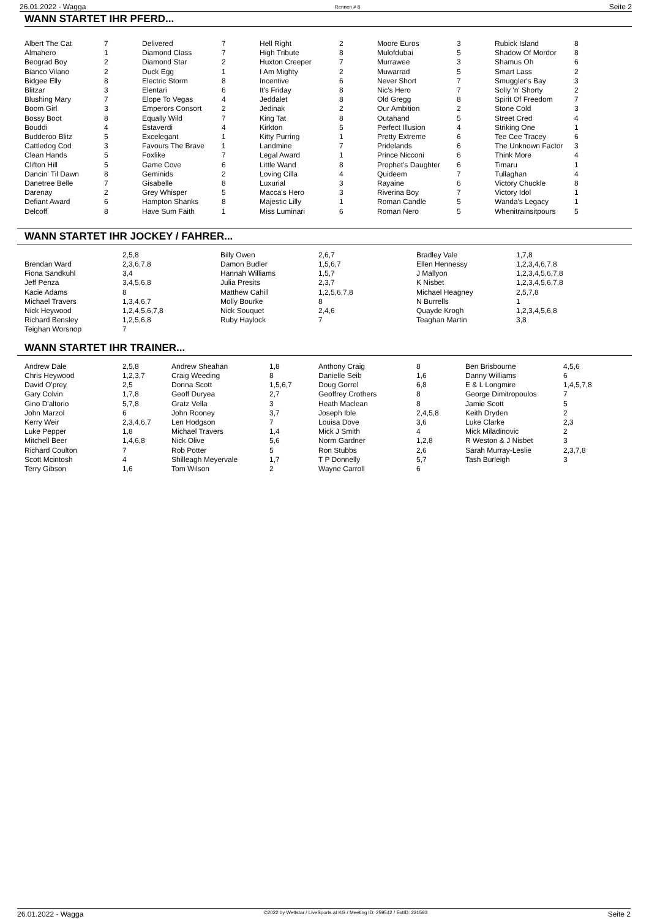26.01.2022 - Wagga Rennen # 8 Seite 2
WANN STARTET IHR PFERD...
| Albert The Cat | 7 | Delivered | 7 | Hell Right | 2 | Moore Euros | 3 | Rubick Island | 8 |
| Almahero | 1 | Diamond Class | 7 | High Tribute | 8 | Mulofdubai | 5 | Shadow Of Mordor | 8 |
| Beograd Boy | 2 | Diamond Star | 2 | Huxton Creeper | 7 | Murrawee | 3 | Shamus Oh | 6 |
| Bianco Vilano | 2 | Duck Egg | 1 | I Am Mighty | 2 | Muwarrad | 5 | Smart Lass | 2 |
| Bidgee Elly | 8 | Electric Storm | 8 | Incentive | 6 | Never Short | 7 | Smuggler's Bay | 3 |
| Blitzar | 3 | Elentari | 6 | It's Friday | 8 | Nic's Hero | 7 | Solly 'n' Shorty | 2 |
| Blushing Mary | 7 | Elope To Vegas | 4 | Jeddalet | 8 | Old Gregg | 8 | Spirit Of Freedom | 7 |
| Boom Girl | 3 | Emperors Consort | 2 | Jedinak | 2 | Our Ambition | 2 | Stone Cold | 3 |
| Bossy Boot | 8 | Equally Wild | 7 | King Tat | 8 | Outahand | 5 | Street Cred | 4 |
| Bouddi | 4 | Estaverdi | 4 | Kirkton | 5 | Perfect Illusion | 4 | Striking One | 1 |
| Budderoo Blitz | 5 | Excelegant | 1 | Kitty Purring | 1 | Pretty Extreme | 6 | Tee Cee Tracey | 6 |
| Cattledog Cod | 3 | Favours The Brave | 1 | Landmine | 7 | Pridelands | 6 | The Unknown Factor | 3 |
| Clean Hands | 5 | Foxlike | 7 | Legal Award | 1 | Prince Nicconi | 6 | Think More | 4 |
| Clifton Hill | 5 | Game Cove | 6 | Little Wand | 8 | Prophet's Daughter | 6 | Timaru | 1 |
| Dancin' Til Dawn | 8 | Geminids | 2 | Loving Cilla | 4 | Quideem | 7 | Tullaghan | 4 |
| Danetree Belle | 7 | Gisabelle | 8 | Luxurial | 3 | Rayaine | 6 | Victory Chuckle | 8 |
| Darenay | 2 | Grey Whisper | 5 | Macca's Hero | 3 | Riverina Boy | 7 | Victory Idol | 1 |
| Defiant Award | 6 | Hampton Shanks | 8 | Majestic Lilly | 1 | Roman Candle | 5 | Wanda's Legacy | 1 |
| Delcoff | 8 | Have Sum Faith | 1 | Miss Luminari | 6 | Roman Nero | 5 | Whenitrainsitpours | 5 |
WANN STARTET IHR JOCKEY / FAHRER...
| | 2,5,8 | Billy Owen | 2,6,7 | Bradley Vale | 1,7,8 |
| Brendan Ward | 2,3,6,7,8 | Damon Budler | 1,5,6,7 | Ellen Hennessy | 1,2,3,4,6,7,8 |
| Fiona Sandkuhl | 3,4 | Hannah Williams | 1,5,7 | J Mallyon | 1,2,3,4,5,6,7,8 |
| Jeff Penza | 3,4,5,6,8 | Julia Presits | 2,3,7 | K Nisbet | 1,2,3,4,5,6,7,8 |
| Kacie Adams | 8 | Matthew Cahill | 1,2,5,6,7,8 | Michael Heagney | 2,5,7,8 |
| Michael Travers | 1,3,4,6,7 | Molly Bourke | 8 | N Burrells | 1 |
| Nick Heywood | 1,2,4,5,6,7,8 | Nick Souquet | 2,4,6 | Quayde Krogh | 1,2,3,4,5,6,8 |
| Richard Bensley | 1,2,5,6,8 | Ruby Haylock | 7 | Teaghan Martin | 3,8 |
| Teighan Worsnop | 7 | | | | |
WANN STARTET IHR TRAINER...
| Andrew Dale | 2,5,8 | Andrew Sheahan | 1,8 | Anthony Craig | 8 | Ben Brisbourne | 4,5,6 |
| Chris Heywood | 1,2,3,7 | Craig Weeding | 8 | Danielle Seib | 1,6 | Danny Williams | 6 |
| David O'prey | 2,5 | Donna Scott | 1,5,6,7 | Doug Gorrel | 6,8 | E & L Longmire | 1,4,5,7,8 |
| Gary Colvin | 1,7,8 | Geoff Duryea | 2,7 | Geoffrey Crothers | 8 | George Dimitropoulos | 7 |
| Gino D'altorio | 5,7,8 | Gratz Vella | 3 | Heath Maclean | 8 | Jamie Scott | 5 |
| John Marzol | 6 | John Rooney | 3,7 | Joseph Ible | 2,4,5,8 | Keith Dryden | 2 |
| Kerry Weir | 2,3,4,6,7 | Len Hodgson | 7 | Louisa Dove | 3,6 | Luke Clarke | 2,3 |
| Luke Pepper | 1,8 | Michael Travers | 1,4 | Mick J Smith | 4 | Mick Miladinovic | 2 |
| Mitchell Beer | 1,4,6,8 | Nick Olive | 5,6 | Norm Gardner | 1,2,8 | R Weston & J Nisbet | 3 |
| Richard Coulton | 7 | Rob Potter | 5 | Ron Stubbs | 2,6 | Sarah Murray-Leslie | 2,3,7,8 |
| Scott Mcintosh | 4 | Shilleagh Meyervale | 1,7 | T P Donnelly | 5,7 | Tash Burleigh | 3 |
| Terry Gibson | 1,6 | Tom Wilson | 2 | Wayne Carroll | 6 | | |
26.01.2022 - Wagga ©2022 by Wettstar / LiveSports.at KG / Meeting ID: 259542 / ExtID: 221593 Seite 2